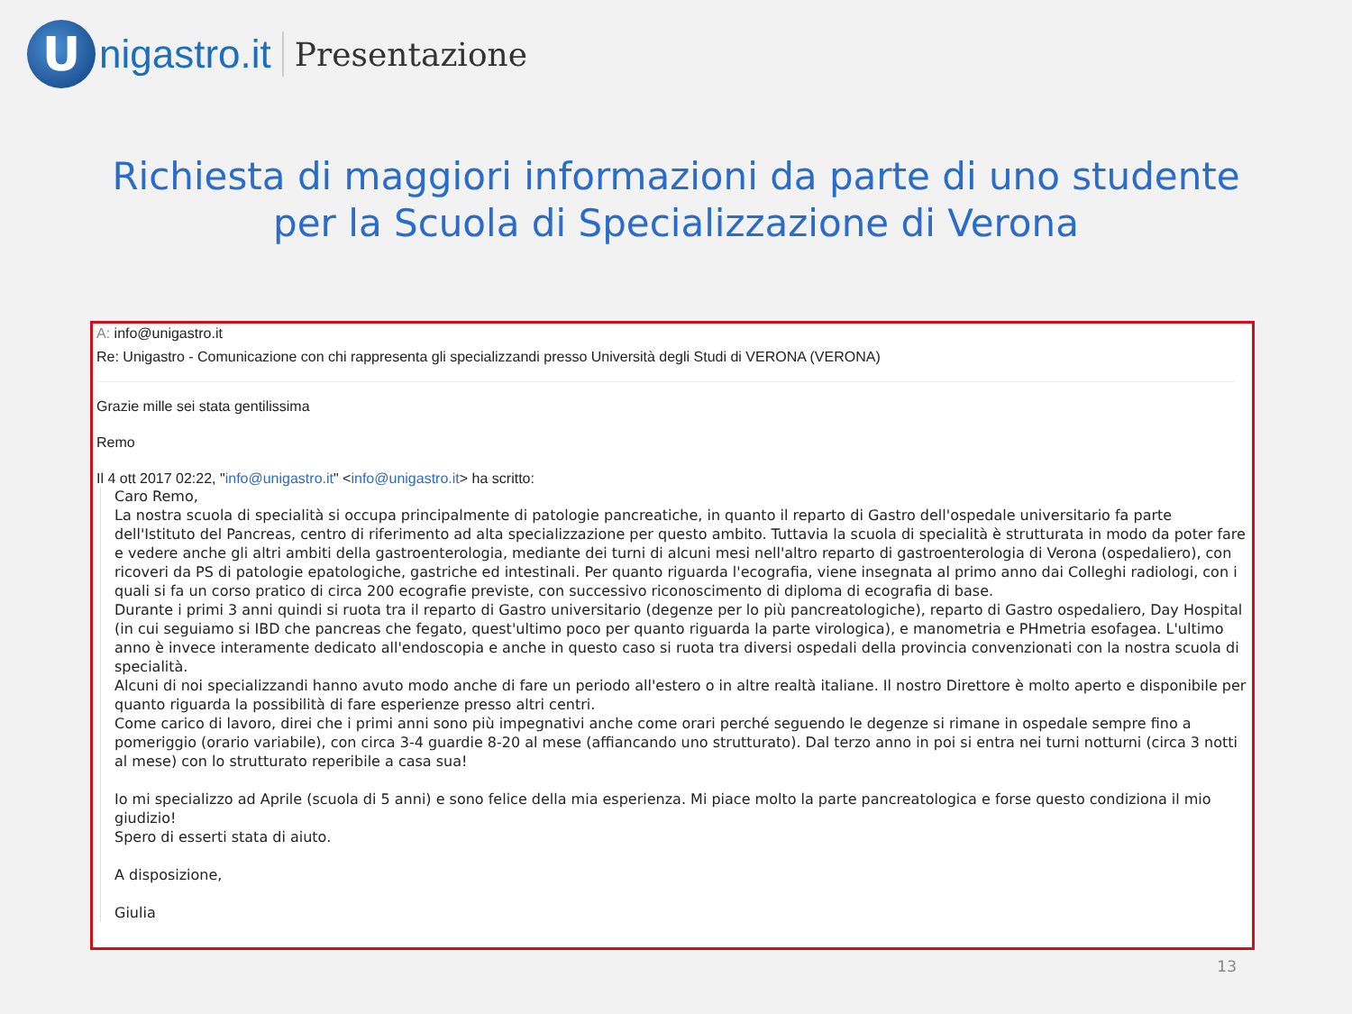U
nigastro.it
Presentazione
Richiesta di maggiori informazioni da parte di uno studente
per la Scuola di Specializzazione di Verona
A: info@unigastro.it
Re: Unigastro - Comunicazione con chi rappresenta gli specializzandi presso Università degli Studi di VERONA (VERONA)
Grazie mille sei stata gentilissima
Remo
Il 4 ott 2017 02:22, "info@unigastro.it" <info@unigastro.it> ha scritto:
Caro Remo,
La nostra scuola di specialità si occupa principalmente di patologie pancreatiche, in quanto il reparto di Gastro dell'ospedale universitario fa parte dell'Istituto del Pancreas, centro di riferimento ad alta specializzazione per questo ambito. Tuttavia la scuola di specialità è strutturata in modo da poter fare e vedere anche gli altri ambiti della gastroenterologia, mediante dei turni di alcuni mesi nell'altro reparto di gastroenterologia di Verona (ospedaliero), con ricoveri da PS di patologie epatologiche, gastriche ed intestinali. Per quanto riguarda l'ecografia, viene insegnata al primo anno dai Colleghi radiologi, con i quali si fa un corso pratico di circa 200 ecografie previste, con successivo riconoscimento di diploma di ecografia di base.
Durante i primi 3 anni quindi si ruota tra il reparto di Gastro universitario (degenze per lo più pancreatologiche), reparto di Gastro ospedaliero, Day Hospital (in cui seguiamo si IBD che pancreas che fegato, quest'ultimo poco per quanto riguarda la parte virologica), e manometria e PHmetria esofagea. L'ultimo anno è invece interamente dedicato all'endoscopia e anche in questo caso si ruota tra diversi ospedali della provincia convenzionati con la nostra scuola di specialità.
Alcuni di noi specializzandi hanno avuto modo anche di fare un periodo all'estero o in altre realtà italiane. Il nostro Direttore è molto aperto e disponibile per quanto riguarda la possibilità di fare esperienze presso altri centri.
Come carico di lavoro, direi che i primi anni sono più impegnativi anche come orari perché seguendo le degenze si rimane in ospedale sempre fino a pomeriggio (orario variabile), con circa 3-4 guardie 8-20 al mese (affiancando uno strutturato). Dal terzo anno in poi si entra nei turni notturni (circa 3 notti al mese) con lo strutturato reperibile a casa sua!
Io mi specializzo ad Aprile (scuola di 5 anni) e sono felice della mia esperienza. Mi piace molto la parte pancreatologica e forse questo condiziona il mio giudizio!
Spero di esserti stata di aiuto.
A disposizione,
Giulia
13